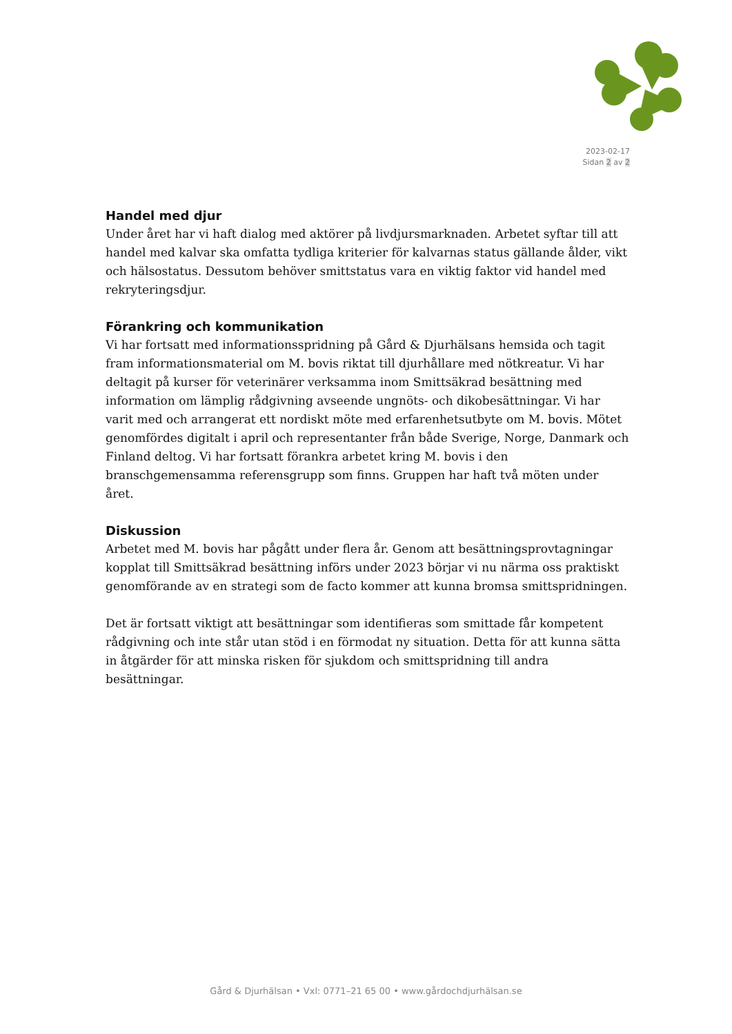2023-02-17
Sidan 2 av 2
Handel med djur
Under året har vi haft dialog med aktörer på livdjursmarknaden. Arbetet syftar till att handel med kalvar ska omfatta tydliga kriterier för kalvarnas status gällande ålder, vikt och hälsostatus. Dessutom behöver smittstatus vara en viktig faktor vid handel med rekryteringsdjur.
Förankring och kommunikation
Vi har fortsatt med informationsspridning på Gård & Djurhälsans hemsida och tagit fram informationsmaterial om M. bovis riktat till djurhållare med nötkreatur. Vi har deltagit på kurser för veterinärer verksamma inom Smittsäkrad besättning med information om lämplig rådgivning avseende ungnöts- och dikobesättningar. Vi har varit med och arrangerat ett nordiskt möte med erfarenhetsutbyte om M. bovis. Mötet genomfördes digitalt i april och representanter från både Sverige, Norge, Danmark och Finland deltog. Vi har fortsatt förankra arbetet kring M. bovis i den branschgemensamma referensgrupp som finns. Gruppen har haft två möten under året.
Diskussion
Arbetet med M. bovis har pågått under flera år. Genom att besättningsprovtagningar kopplat till Smittsäkrad besättning införs under 2023 börjar vi nu närma oss praktiskt genomförande av en strategi som de facto kommer att kunna bromsa smittspridningen.
Det är fortsatt viktigt att besättningar som identifieras som smittade får kompetent rådgivning och inte står utan stöd i en förmodat ny situation. Detta för att kunna sätta in åtgärder för att minska risken för sjukdom och smittspridning till andra besättningar.
Gård & Djurhälsan • Vxl: 0771–21 65 00 • www.gårdochdjurhälsan.se